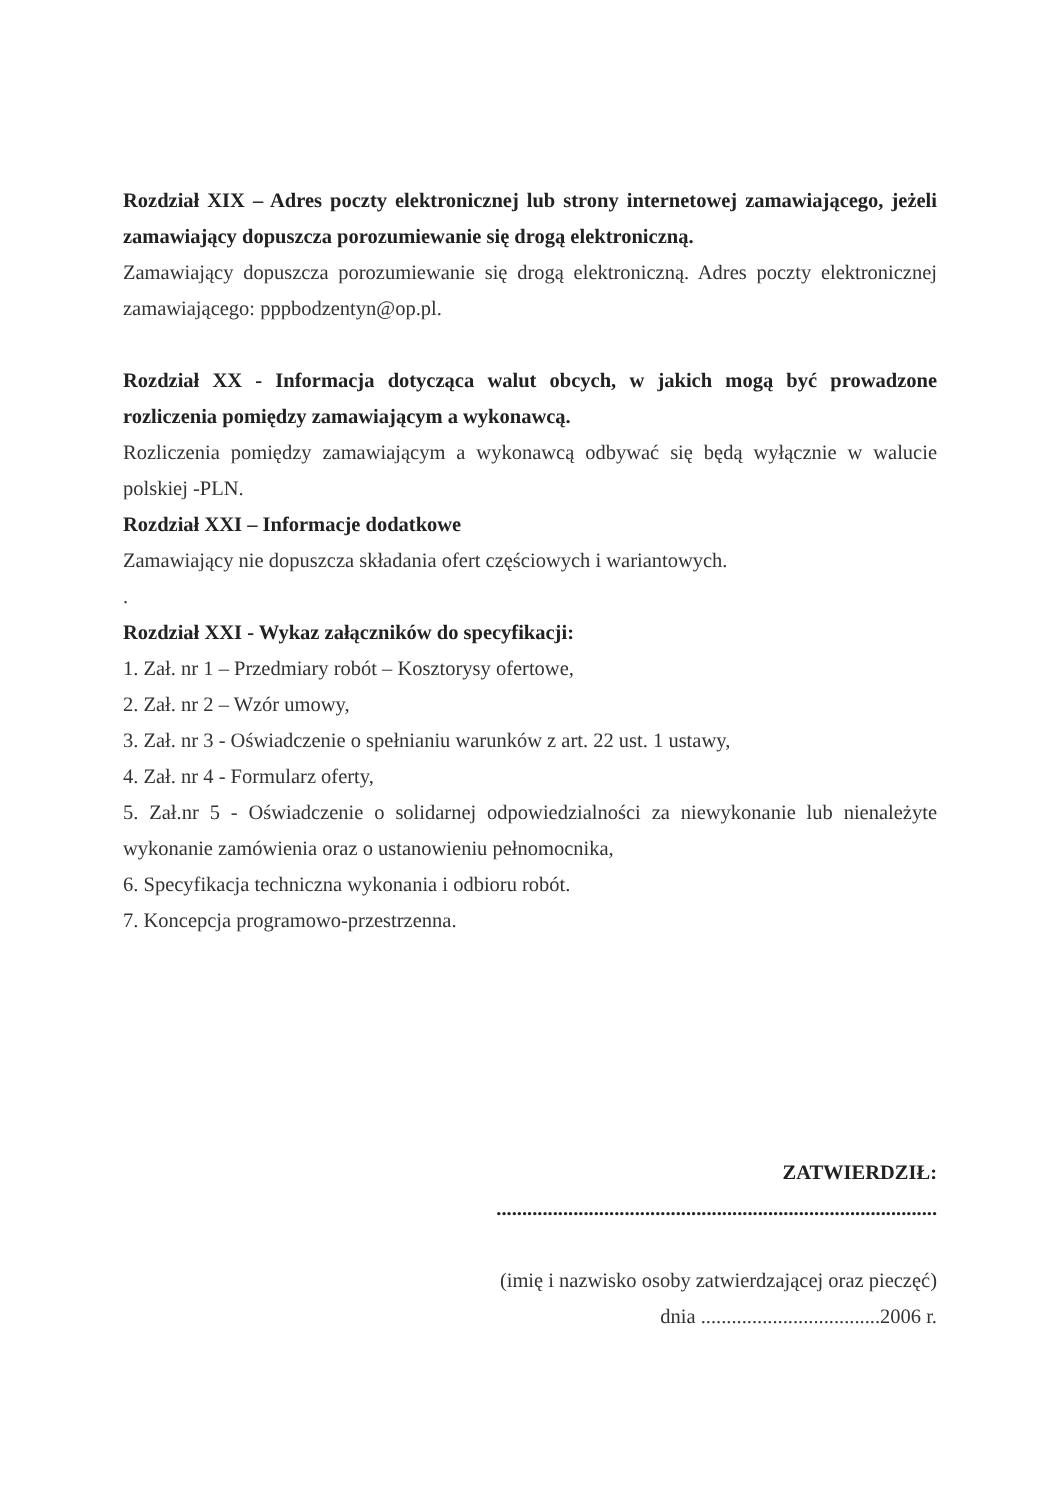Rozdział XIX – Adres poczty elektronicznej lub strony internetowej zamawiającego, jeżeli zamawiający dopuszcza porozumiewanie się drogą elektroniczną.
Zamawiający dopuszcza porozumiewanie się drogą elektroniczną. Adres poczty elektronicznej zamawiającego: pppbodzentyn@op.pl.
Rozdział XX - Informacja dotycząca walut obcych, w jakich mogą być prowadzone rozliczenia pomiędzy zamawiającym a wykonawcą.
Rozliczenia pomiędzy zamawiającym a wykonawcą odbywać się będą wyłącznie w walucie polskiej -PLN.
Rozdział XXI – Informacje dodatkowe
Zamawiający nie dopuszcza składania ofert częściowych i wariantowych.
.
Rozdział XXI - Wykaz załączników do specyfikacji:
1. Zał. nr 1 – Przedmiary robót – Kosztorysy ofertowe,
2. Zał. nr 2 – Wzór umowy,
3. Zał. nr 3 - Oświadczenie o spełnianiu warunków z art. 22 ust. 1 ustawy,
4. Zał. nr 4 - Formularz oferty,
5. Zał.nr 5 - Oświadczenie o solidarnej odpowiedzialności za niewykonanie lub nienależyte wykonanie zamówienia oraz o ustanowieniu pełnomocnika,
6. Specyfikacja techniczna wykonania i odbioru robót.
7. Koncepcja programowo-przestrzenna.
ZATWIERDZIŁ:
......................................................................................
(imię i nazwisko osoby zatwierdzającej oraz pieczęć)
dnia ...................................2006 r.